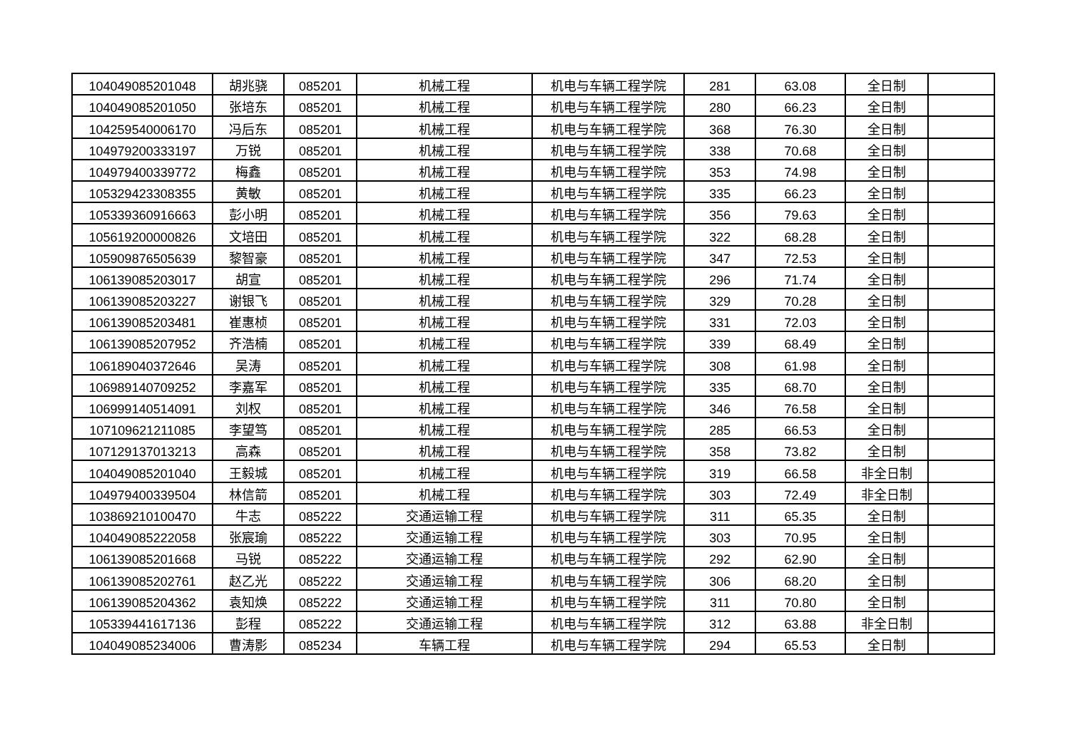| 104049085201048 | 胡兆骁 | 085201 | 机械工程 | 机电与车辆工程学院 | 281 | 63.08 | 全日制 | |
| 104049085201050 | 张培东 | 085201 | 机械工程 | 机电与车辆工程学院 | 280 | 66.23 | 全日制 | |
| 104259540006170 | 冯后东 | 085201 | 机械工程 | 机电与车辆工程学院 | 368 | 76.30 | 全日制 | |
| 104979200333197 | 万锐 | 085201 | 机械工程 | 机电与车辆工程学院 | 338 | 70.68 | 全日制 | |
| 104979400339772 | 梅鑫 | 085201 | 机械工程 | 机电与车辆工程学院 | 353 | 74.98 | 全日制 | |
| 105329423308355 | 黄敏 | 085201 | 机械工程 | 机电与车辆工程学院 | 335 | 66.23 | 全日制 | |
| 105339360916663 | 彭小明 | 085201 | 机械工程 | 机电与车辆工程学院 | 356 | 79.63 | 全日制 | |
| 105619200000826 | 文培田 | 085201 | 机械工程 | 机电与车辆工程学院 | 322 | 68.28 | 全日制 | |
| 105909876505639 | 黎智豪 | 085201 | 机械工程 | 机电与车辆工程学院 | 347 | 72.53 | 全日制 | |
| 106139085203017 | 胡宣 | 085201 | 机械工程 | 机电与车辆工程学院 | 296 | 71.74 | 全日制 | |
| 106139085203227 | 谢银飞 | 085201 | 机械工程 | 机电与车辆工程学院 | 329 | 70.28 | 全日制 | |
| 106139085203481 | 崔惠桢 | 085201 | 机械工程 | 机电与车辆工程学院 | 331 | 72.03 | 全日制 | |
| 106139085207952 | 齐浩楠 | 085201 | 机械工程 | 机电与车辆工程学院 | 339 | 68.49 | 全日制 | |
| 106189040372646 | 吴涛 | 085201 | 机械工程 | 机电与车辆工程学院 | 308 | 61.98 | 全日制 | |
| 106989140709252 | 李嘉军 | 085201 | 机械工程 | 机电与车辆工程学院 | 335 | 68.70 | 全日制 | |
| 106999140514091 | 刘权 | 085201 | 机械工程 | 机电与车辆工程学院 | 346 | 76.58 | 全日制 | |
| 107109621211085 | 李望笃 | 085201 | 机械工程 | 机电与车辆工程学院 | 285 | 66.53 | 全日制 | |
| 107129137013213 | 高森 | 085201 | 机械工程 | 机电与车辆工程学院 | 358 | 73.82 | 全日制 | |
| 104049085201040 | 王毅城 | 085201 | 机械工程 | 机电与车辆工程学院 | 319 | 66.58 | 非全日制 | |
| 104979400339504 | 林信箭 | 085201 | 机械工程 | 机电与车辆工程学院 | 303 | 72.49 | 非全日制 | |
| 103869210100470 | 牛志 | 085222 | 交通运输工程 | 机电与车辆工程学院 | 311 | 65.35 | 全日制 | |
| 104049085222058 | 张宸瑜 | 085222 | 交通运输工程 | 机电与车辆工程学院 | 303 | 70.95 | 全日制 | |
| 106139085201668 | 马锐 | 085222 | 交通运输工程 | 机电与车辆工程学院 | 292 | 62.90 | 全日制 | |
| 106139085202761 | 赵乙光 | 085222 | 交通运输工程 | 机电与车辆工程学院 | 306 | 68.20 | 全日制 | |
| 106139085204362 | 袁知焕 | 085222 | 交通运输工程 | 机电与车辆工程学院 | 311 | 70.80 | 全日制 | |
| 105339441617136 | 彭程 | 085222 | 交通运输工程 | 机电与车辆工程学院 | 312 | 63.88 | 非全日制 | |
| 104049085234006 | 曹涛影 | 085234 | 车辆工程 | 机电与车辆工程学院 | 294 | 65.53 | 全日制 | |